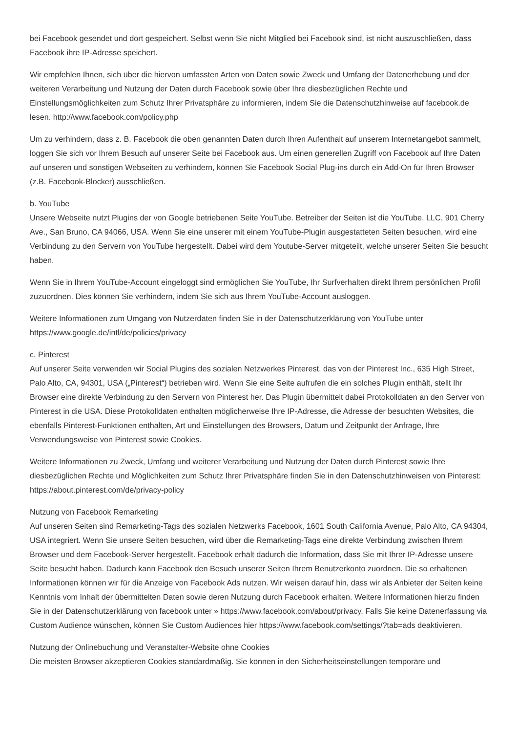bei Facebook gesendet und dort gespeichert. Selbst wenn Sie nicht Mitglied bei Facebook sind, ist nicht auszuschließen, dass Facebook ihre IP-Adresse speichert.
Wir empfehlen Ihnen, sich über die hiervon umfassten Arten von Daten sowie Zweck und Umfang der Datenerhebung und der weiteren Verarbeitung und Nutzung der Daten durch Facebook sowie über Ihre diesbezüglichen Rechte und Einstellungsmöglichkeiten zum Schutz Ihrer Privatsphäre zu informieren, indem Sie die Datenschutzhinweise auf facebook.de lesen. http://www.facebook.com/policy.php
Um zu verhindern, dass z. B. Facebook die oben genannten Daten durch Ihren Aufenthalt auf unserem Internetangebot sammelt, loggen Sie sich vor Ihrem Besuch auf unserer Seite bei Facebook aus. Um einen generellen Zugriff von Facebook auf Ihre Daten auf unseren und sonstigen Webseiten zu verhindern, können Sie Facebook Social Plug-ins durch ein Add-On für Ihren Browser (z.B. Facebook-Blocker) ausschließen.
b. YouTube
Unsere Webseite nutzt Plugins der von Google betriebenen Seite YouTube. Betreiber der Seiten ist die YouTube, LLC, 901 Cherry Ave., San Bruno, CA 94066, USA. Wenn Sie eine unserer mit einem YouTube-Plugin ausgestatteten Seiten besuchen, wird eine Verbindung zu den Servern von YouTube hergestellt. Dabei wird dem Youtube-Server mitgeteilt, welche unserer Seiten Sie besucht haben.
Wenn Sie in Ihrem YouTube-Account eingeloggt sind ermöglichen Sie YouTube, Ihr Surfverhalten direkt Ihrem persönlichen Profil zuzuordnen. Dies können Sie verhindern, indem Sie sich aus Ihrem YouTube-Account ausloggen.
Weitere Informationen zum Umgang von Nutzerdaten finden Sie in der Datenschutzerklärung von YouTube unter https://www.google.de/intl/de/policies/privacy
c. Pinterest
Auf unserer Seite verwenden wir Social Plugins des sozialen Netzwerkes Pinterest, das von der Pinterest Inc., 635 High Street, Palo Alto, CA, 94301, USA („Pinterest“) betrieben wird. Wenn Sie eine Seite aufrufen die ein solches Plugin enthält, stellt Ihr Browser eine direkte Verbindung zu den Servern von Pinterest her. Das Plugin übermittelt dabei Protokolldaten an den Server von Pinterest in die USA. Diese Protokolldaten enthalten möglicherweise Ihre IP-Adresse, die Adresse der besuchten Websites, die ebenfalls Pinterest-Funktionen enthalten, Art und Einstellungen des Browsers, Datum und Zeitpunkt der Anfrage, Ihre Verwendungsweise von Pinterest sowie Cookies.
Weitere Informationen zu Zweck, Umfang und weiterer Verarbeitung und Nutzung der Daten durch Pinterest sowie Ihre diesbezüglichen Rechte und Möglichkeiten zum Schutz Ihrer Privatsphäre finden Sie in den Datenschutzhinweisen von Pinterest: https://about.pinterest.com/de/privacy-policy
Nutzung von Facebook Remarketing
Auf unseren Seiten sind Remarketing-Tags des sozialen Netzwerks Facebook, 1601 South California Avenue, Palo Alto, CA 94304, USA integriert. Wenn Sie unsere Seiten besuchen, wird über die Remarketing-Tags eine direkte Verbindung zwischen Ihrem Browser und dem Facebook-Server hergestellt. Facebook erhält dadurch die Information, dass Sie mit Ihrer IP-Adresse unsere Seite besucht haben. Dadurch kann Facebook den Besuch unserer Seiten Ihrem Benutzerkonto zuordnen. Die so erhaltenen Informationen können wir für die Anzeige von Facebook Ads nutzen. Wir weisen darauf hin, dass wir als Anbieter der Seiten keine Kenntnis vom Inhalt der übermittelten Daten sowie deren Nutzung durch Facebook erhalten. Weitere Informationen hierzu finden Sie in der Datenschutzerklärung von facebook unter » https://www.facebook.com/about/privacy. Falls Sie keine Datenerfassung via Custom Audience wünschen, können Sie Custom Audiences hier https://www.facebook.com/settings/?tab=ads deaktivieren.
Nutzung der Onlinebuchung und Veranstalter-Website ohne Cookies
Die meisten Browser akzeptieren Cookies standardmäßig. Sie können in den Sicherheitseinstellungen temporäre und